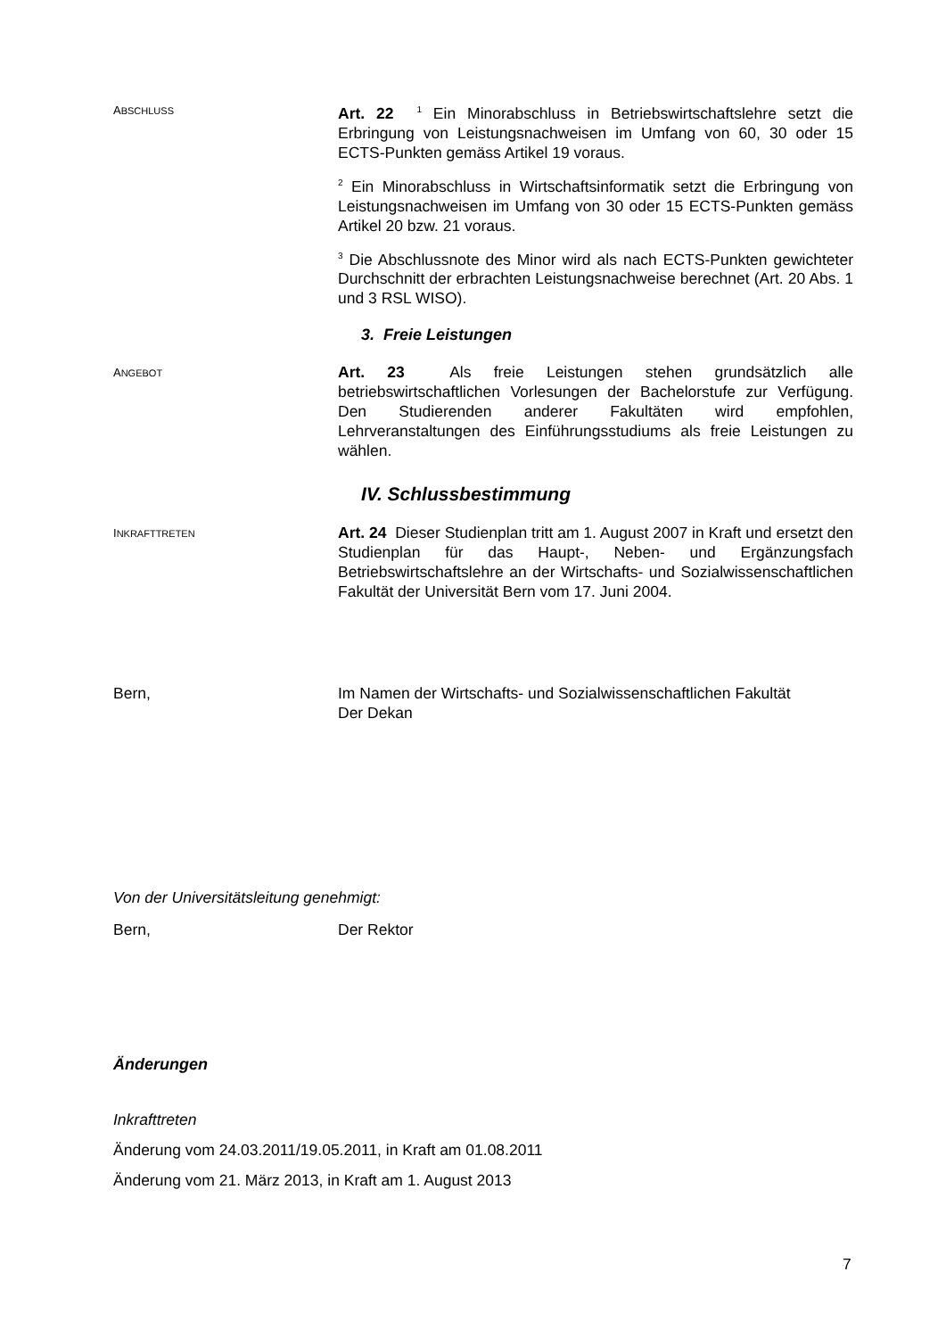ABSCHLUSS
Art. 22 <sup>1</sup> Ein Minorabschluss in Betriebswirtschaftslehre setzt die Erbringung von Leistungsnachweisen im Umfang von 60, 30 oder 15 ECTS-Punkten gemäss Artikel 19 voraus.
<sup>2</sup> Ein Minorabschluss in Wirtschaftsinformatik setzt die Erbringung von Leistungsnachweisen im Umfang von 30 oder 15 ECTS-Punkten gemäss Artikel 20 bzw. 21 voraus.
<sup>3</sup> Die Abschlussnote des Minor wird als nach ECTS-Punkten gewichteter Durchschnitt der erbrachten Leistungsnachweise berechnet (Art. 20 Abs. 1 und 3 RSL WISO).
3. Freie Leistungen
ANGEBOT
Art. 23 Als freie Leistungen stehen grundsätzlich alle betriebswirtschaftlichen Vorlesungen der Bachelorstufe zur Verfügung. Den Studierenden anderer Fakultäten wird empfohlen, Lehrveranstaltungen des Einführungsstudiums als freie Leistungen zu wählen.
IV. Schlussbestimmung
INKRAFTTRETEN
Art. 24 Dieser Studienplan tritt am 1. August 2007 in Kraft und ersetzt den Studienplan für das Haupt-, Neben- und Ergänzungsfach Betriebswirtschaftslehre an der Wirtschafts- und Sozialwissenschaftlichen Fakultät der Universität Bern vom 17. Juni 2004.
Bern, Im Namen der Wirtschafts- und Sozialwissenschaftlichen Fakultät
Der Dekan
Von der Universitätsleitung genehmigt:
Bern, Der Rektor
Änderungen
Inkrafttreten
Änderung vom 24.03.2011/19.05.2011, in Kraft am 01.08.2011
Änderung vom 21. März 2013, in Kraft am 1. August 2013
7